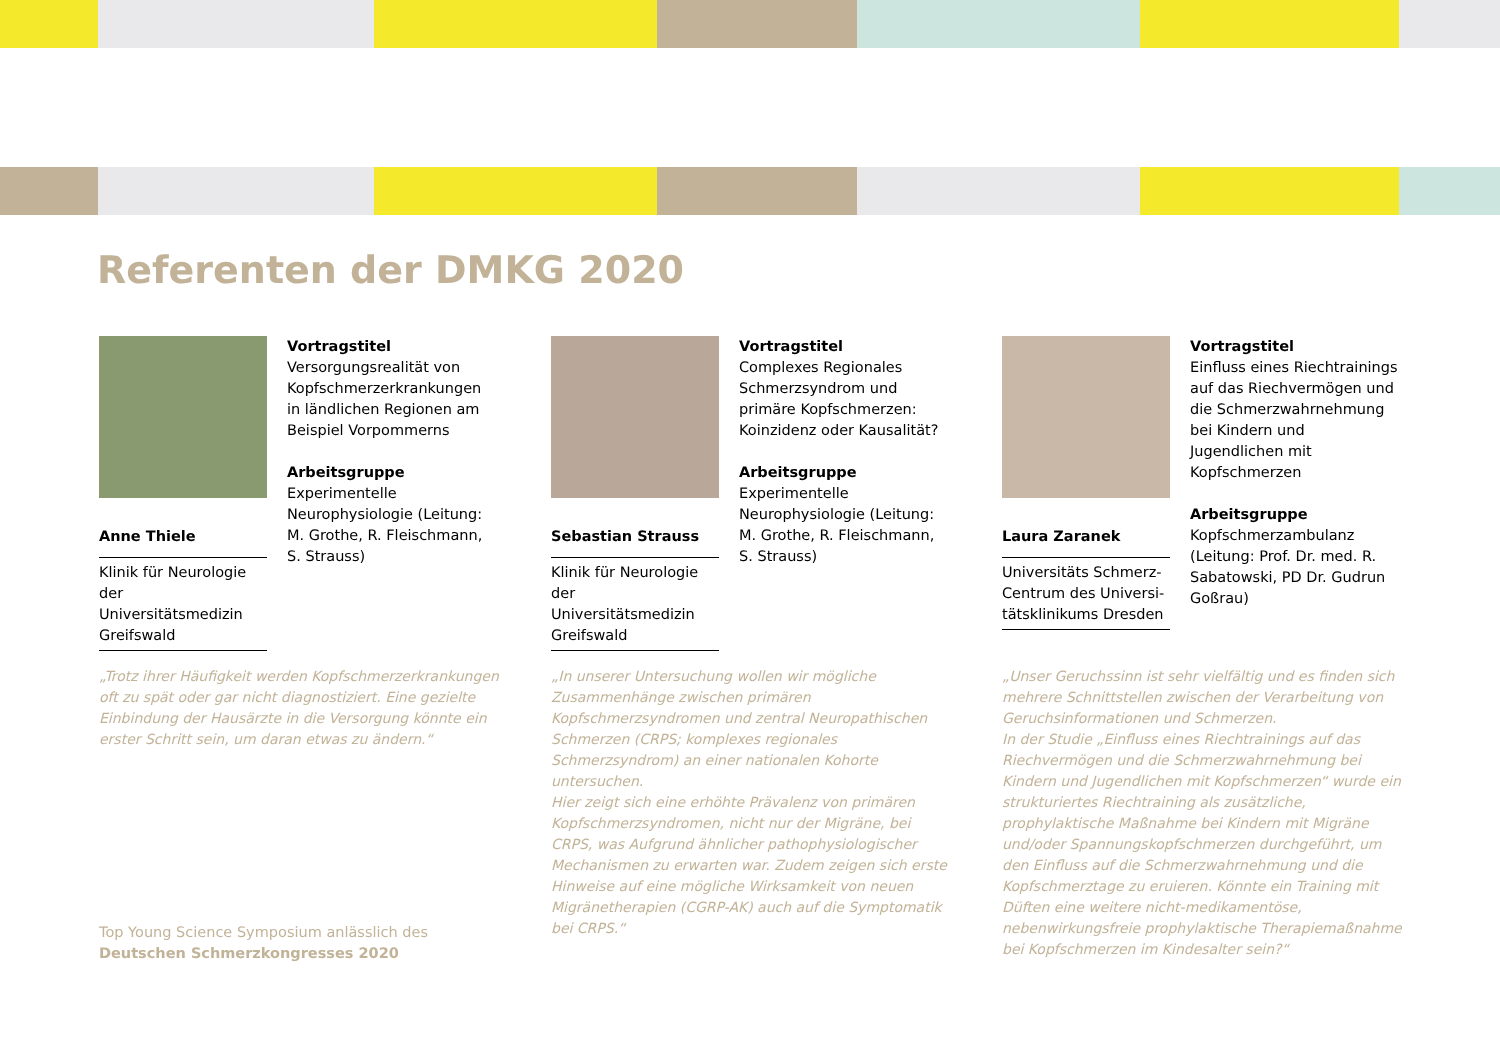Referenten der DMKG 2020
Vortragstitel
Versorgungsrealität von Kopfschmerzerkrankungen in ländlichen Regionen am Beispiel Vorpommerns
Arbeitsgruppe
Experimentelle Neurophysiologie (Leitung: M. Grothe, R. Fleischmann, S. Strauss)
Anne Thiele
Klinik für Neurologie der Universitätsmedizin Greifswald
„Trotz ihrer Häufigkeit werden Kopfschmerzerkrankungen oft zu spät oder gar nicht diagnostiziert. Eine gezielte Einbindung der Hausärzte in die Versorgung könnte ein erster Schritt sein, um daran etwas zu ändern.“
Vortragstitel
Complexes Regionales Schmerzsyndrom und primäre Kopfschmerzen: Koinzidenz oder Kausalität?
Arbeitsgruppe
Experimentelle Neurophysiologie (Leitung: M. Grothe, R. Fleischmann, S. Strauss)
Sebastian Strauss
Klinik für Neurologie der Universitätsmedizin Greifswald
„In unserer Untersuchung wollen wir mögliche Zusammenhänge zwischen primären Kopfschmerzsyndromen und zentral Neuropathischen Schmerzen (CRPS; komplexes regionales Schmerzsyndrom) an einer nationalen Kohorte untersuchen.
Hier zeigt sich eine erhöhte Prävalenz von primären Kopfschmerzsyndromen, nicht nur der Migräne, bei CRPS, was Aufgrund ähnlicher pathophysiologischer Mechanismen zu erwarten war. Zudem zeigen sich erste Hinweise auf eine mögliche Wirksamkeit von neuen Migränetherapien (CGRP-AK) auch auf die Symptomatik bei CRPS.“
Vortragstitel
Einfluss eines Riechtrainings auf das Riechvermögen und die Schmerzwahrnehmung bei Kindern und Jugendlichen mit Kopfschmerzen
Arbeitsgruppe
Kopfschmerzambulanz (Leitung: Prof. Dr. med. R. Sabatowski, PD Dr. Gudrun Goßrau)
Laura Zaranek
Universitäts Schmerz-Centrum des Universi-tätsklinikums Dresden
„Unser Geruchssinn ist sehr vielfältig und es finden sich mehrere Schnittstellen zwischen der Verarbeitung von Geruchsinformationen und Schmerzen.
In der Studie „Einfluss eines Riechtrainings auf das Riechvermögen und die Schmerzwahrnehmung bei Kindern und Jugendlichen mit Kopfschmerzen“ wurde ein strukturiertes Riechtraining als zusätzliche, prophylaktische Maßnahme bei Kindern mit Migräne und/oder Spannungskopfschmerzen durchgeführt, um den Einfluss auf die Schmerzwahrnehmung und die Kopfschmerztage zu eruieren. Könnte ein Training mit Düften eine weitere nicht-medikamentöse, nebenwirkungsfreie prophylaktische Therapiemaßnahme bei Kopfschmerzen im Kindesalter sein?“
Top Young Science Symposium anlässlich des
Deutschen Schmerzkongresses 2020